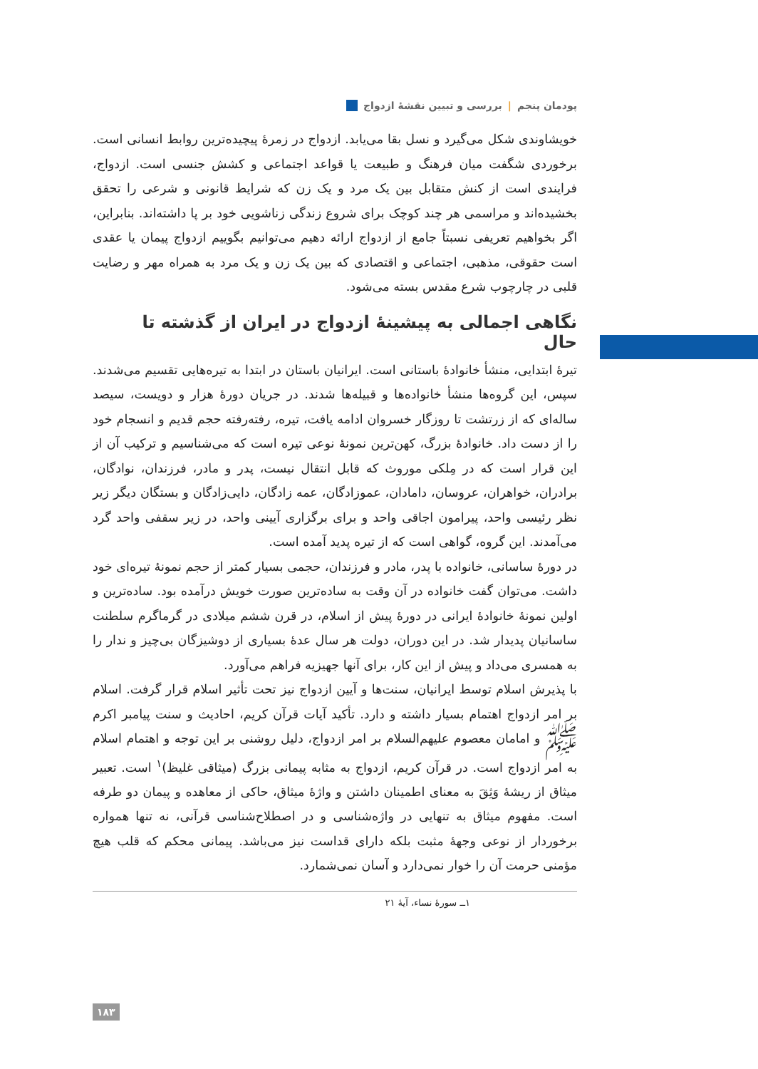پودمان پنجم | بررسی و تبیین نقشهٔ ازدواج
خویشاوندی شکل می‌گیرد و نسل بقا می‌یابد. ازدواج در زمرهٔ پیچیده‌ترین روابط انسانی است. برخوردی شگفت میان فرهنگ و طبیعت یا قواعد اجتماعی و کشش جنسی است. ازدواج، فرایندی است از کنش متقابل بین یک مرد و یک زن که شرایط قانونی و شرعی را تحقق بخشیده‌اند و مراسمی هر چند کوچک برای شروع زندگی زناشویی خود بر پا داشته‌اند. بنابراین، اگر بخواهیم تعریفی نسبتاً جامع از ازدواج ارائه دهیم می‌توانیم بگوییم ازدواج پیمان یا عقدی است حقوقی، مذهبی، اجتماعی و اقتصادی که بین یک زن و یک مرد به همراه مهر و رضایت قلبی در چارچوب شرع مقدس بسته می‌شود.
نگاهی اجمالی به پیشینهٔ ازدواج در ایران از گذشته تا حال
تیرهٔ ابتدایی، منشأ خانوادهٔ باستانی است. ایرانیان باستان در ابتدا به تیره‌هایی تقسیم می‌شدند. سپس، این گروه‌ها منشأ خانواده‌ها و قبیله‌ها شدند. در جریان دورهٔ هزار و دویست، سیصد ساله‌ای که از زرتشت تا روزگار خسروان ادامه یافت، تیره، رفته‌رفته حجم قدیم و انسجام خود را از دست داد. خانوادهٔ بزرگ، کهن‌ترین نمونهٔ نوعی تیره است که می‌شناسیم و ترکیب آن از این قرار است که در مِلکی موروث که قابل انتقال نیست، پدر و مادر، فرزندان، نوادگان، برادران، خواهران، عروسان، دامادان، عموزادگان، عمه زادگان، دایی‌زادگان و بستگان دیگر زیر نظر رئیسی واحد، پیرامون اجاقی واحد و برای برگزاری آیینی واحد، در زیر سقفی واحد گرد می‌آمدند. این گروه، گواهی است که از تیره پدید آمده است.
در دورهٔ ساسانی، خانواده با پدر، مادر و فرزندان، حجمی بسیار کمتر از حجم نمونهٔ تیره‌ای خود داشت. می‌توان گفت خانواده در آن وقت به ساده‌ترین صورت خویش درآمده بود. ساده‌ترین و اولین نمونهٔ خانوادهٔ ایرانی در دورهٔ پیش از اسلام، در قرن ششم میلادی در گرماگرم سلطنت ساسانیان پدیدار شد. در این دوران، دولت هر سال عدهٔ بسیاری از دوشیزگان بی‌چیز و ندار را به همسری می‌داد و پیش از این کار، برای آنها جهیزیه فراهم می‌آورد.
با پذیرش اسلام توسط ایرانیان، سنت‌ها و آیین ازدواج نیز تحت تأثیر اسلام قرار گرفت. اسلام بر امر ازدواج اهتمام بسیار داشته و دارد. تأکید آیات قرآن کریم، احادیث و سنت پیامبر اکرم ﷺ و امامان معصوم علیهم‌السلام بر امر ازدواج، دلیل روشنی بر این توجه و اهتمام اسلام به امر ازدواج است. در قرآن کریم، ازدواج به مثابه پیمانی بزرگ (میثاقی غلیظ)<sup>۱</sup> است. تعبیر میثاق از ریشهٔ وَثِقَ به معنای اطمینان داشتن و واژهٔ میثاق، حاکی از معاهده و پیمان دو طرفه است. مفهوم میثاق به تنهایی در واژه‌شناسی و در اصطلاح‌شناسی قرآنی، نه تنها همواره برخوردار از نوعی وجههٔ مثبت بلکه دارای قداست نیز می‌باشد. پیمانی محکم که قلب هیچ مؤمنی حرمت آن را خوار نمی‌دارد و آسان نمی‌شمارد.
۱ــ سورهٔ نساء، آیهٔ ۲۱
۱۸۳